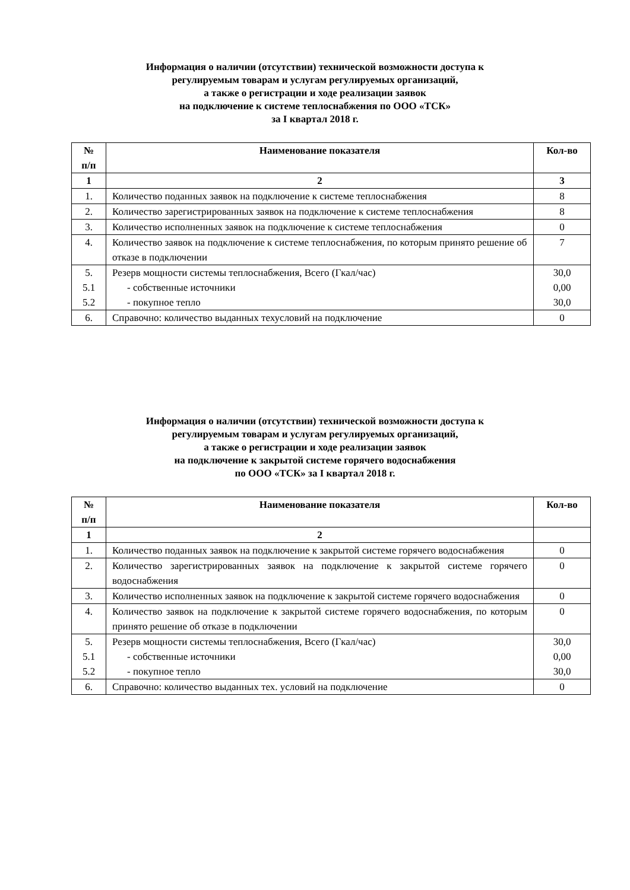Информация о наличии (отсутствии) технической возможности доступа к
регулируемым товарам и услугам регулируемых организаций,
а также о регистрации и ходе реализации заявок
на подключение к системе теплоснабжения по ООО «ТСК»
за I квартал 2018 г.
| № п/п | Наименование показателя | Кол-во |
| --- | --- | --- |
| 1 | 2 | 3 |
| 1. | Количество поданных заявок на подключение к системе теплоснабжения | 8 |
| 2. | Количество зарегистрированных заявок на подключение к системе теплоснабжения | 8 |
| 3. | Количество исполненных заявок на подключение к системе теплоснабжения | 0 |
| 4. | Количество заявок на подключение к системе теплоснабжения, по которым принято решение об отказе в подключении | 7 |
| 5. 5.1 5.2 | Резерв мощности системы теплоснабжения, Всего (Гкал/час) - собственные источники - покупное тепло | 30,0 0,00 30,0 |
| 6. | Справочно: количество выданных техусловий на подключение | 0 |
Информация о наличии (отсутствии) технической возможности доступа к
регулируемым товарам и услугам регулируемых организаций,
а также о регистрации и ходе реализации заявок
на подключение к закрытой системе горячего водоснабжения
по ООО «ТСК» за I квартал 2018 г.
| № п/п | Наименование показателя | Кол-во |
| --- | --- | --- |
| 1 | 2 | |
| 1. | Количество поданных заявок на подключение к закрытой системе горячего водоснабжения | 0 |
| 2. | Количество зарегистрированных заявок на подключение к закрытой системе горячего водоснабжения | 0 |
| 3. | Количество исполненных заявок на подключение к закрытой системе горячего водоснабжения | 0 |
| 4. | Количество заявок на подключение к закрытой системе горячего водоснабжения, по которым принято решение об отказе в подключении | 0 |
| 5. 5.1 5.2 | Резерв мощности системы теплоснабжения, Всего (Гкал/час) - собственные источники - покупное тепло | 30,0 0,00 30,0 |
| 6. | Справочно: количество выданных тех. условий на подключение | 0 |